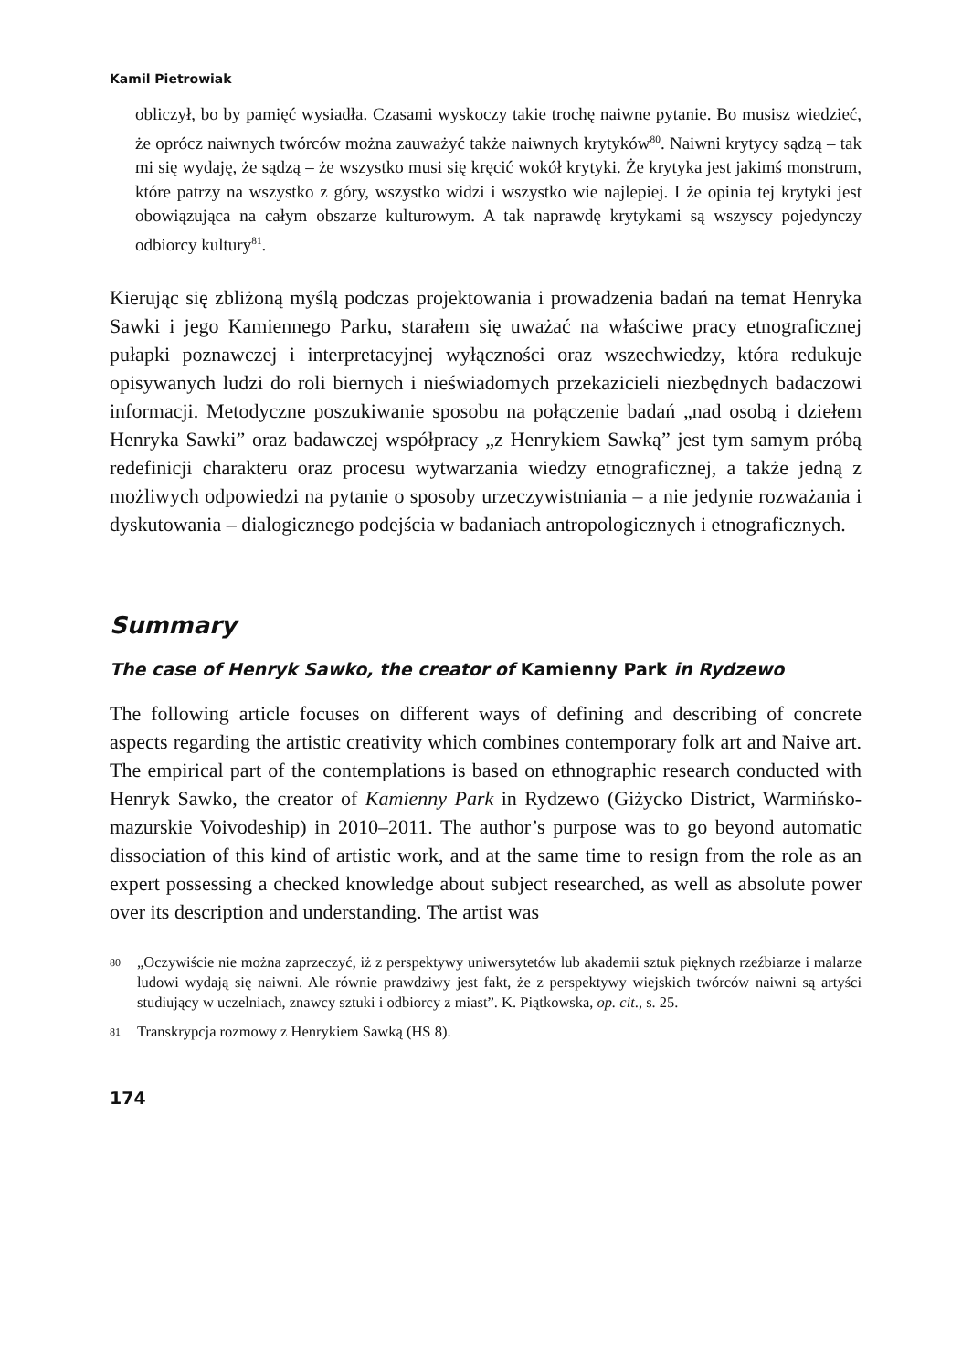Kamil Pietrowiak
obliczył, bo by pamięć wysiadła. Czasami wyskoczy takie trochę naiwne pytanie. Bo musisz wiedzieć, że oprócz naiwnych twórców można zauważyć także naiwnych krytyków<sup>80</sup>. Naiwni krytycy sądzą – tak mi się wydaję, że sądzą – że wszystko musi się kręcić wokół krytyki. Że krytyka jest jakimś monstrum, które patrzy na wszystko z góry, wszystko widzi i wszystko wie najlepiej. I że opinia tej krytyki jest obowiązująca na całym obszarze kulturowym. A tak naprawdę krytykami są wszyscy pojedynczy odbiorcy kultury<sup>81</sup>.
Kierując się zbliżoną myślą podczas projektowania i prowadzenia badań na temat Henryka Sawki i jego Kamiennego Parku, starałem się uważać na właściwe pracy etnograficznej pułapki poznawczej i interpretacyjnej wyłączności oraz wszechwiedzy, która redukuje opisywanych ludzi do roli biernych i nieświadomych przekazicieli niezbędnych badaczowi informacji. Metodyczne poszukiwanie sposobu na połączenie badań „nad osobą i dziełem Henryka Sawki” oraz badawczej współpracy „z Henrykiem Sawką” jest tym samym próbą redefinicji charakteru oraz procesu wytwarzania wiedzy etnograficznej, a także jedną z możliwych odpowiedzi na pytanie o sposoby urzeczywistniania – a nie jedynie rozważania i dyskutowania – dialogicznego podejścia w badaniach antropologicznych i etnograficznych.
Summary
The case of Henryk Sawko, the creator of Kamienny Park in Rydzewo
The following article focuses on different ways of defining and describing of concrete aspects regarding the artistic creativity which combines contemporary folk art and Naive art. The empirical part of the contemplations is based on ethnographic research conducted with Henryk Sawko, the creator of Kamienny Park in Rydzewo (Giżycko District, Warmińsko-mazurskie Voivodeship) in 2010–2011. The author’s purpose was to go beyond automatic dissociation of this kind of artistic work, and at the same time to resign from the role as an expert possessing a checked knowledge about subject researched, as well as absolute power over its description and understanding. The artist was
80 „Oczywiście nie można zaprzeczyć, iż z perspektywy uniwersytetów lub akademii sztuk pięknych rzeźbiarze i malarze ludowi wydają się naiwni. Ale równie prawdziwy jest fakt, że z perspektywy wiejskich twórców naiwni są artyści studiujący w uczelniach, znawcy sztuki i odbiorcy z miast”. K. Piątkowska, op. cit., s. 25.
81 Transkrypcja rozmowy z Henrykiem Sawką (HS 8).
174